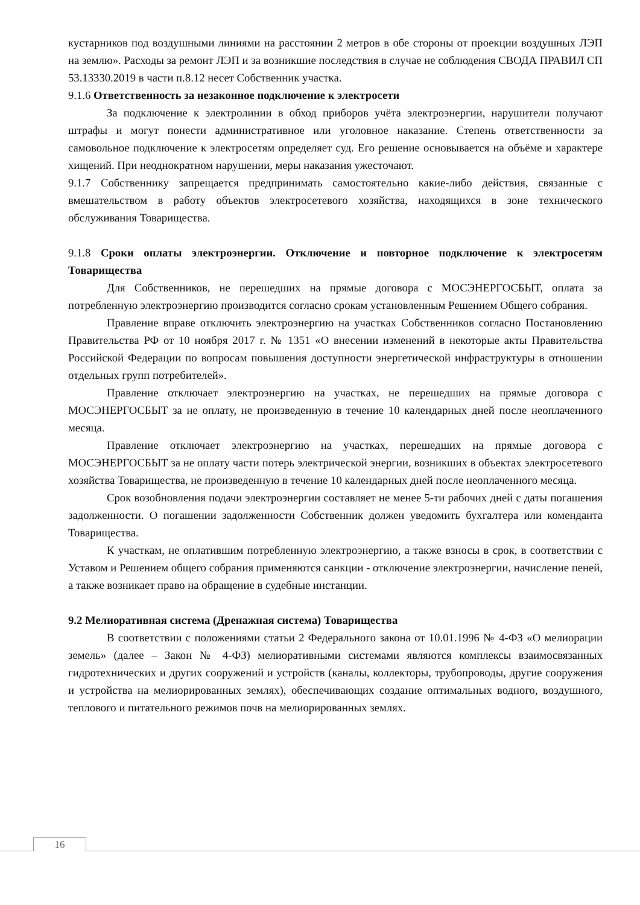кустарников под воздушными линиями на расстоянии 2 метров в обе стороны от проекции воздушных ЛЭП на землю». Расходы за ремонт ЛЭП и за возникшие последствия в случае не соблюдения СВОДА ПРАВИЛ СП 53.13330.2019 в части п.8.12 несет Собственник участка.
9.1.6 Ответственность за незаконное подключение к электросети
За подключение к электролинии в обход приборов учёта электроэнергии, нарушители получают штрафы и могут понести административное или уголовное наказание. Степень ответственности за самовольное подключение к электросетям определяет суд. Его решение основывается на объёме и характере хищений. При неоднократном нарушении, меры наказания ужесточают.
9.1.7 Собственнику запрещается предпринимать самостоятельно какие-либо действия, связанные с вмешательством в работу объектов электросетевого хозяйства, находящихся в зоне технического обслуживания Товарищества.
9.1.8 Сроки оплаты электроэнергии. Отключение и повторное подключение к электросетям Товарищества
Для Собственников, не перешедших на прямые договора с МОСЭНЕРГОСБЫТ, оплата за потребленную электроэнергию производится согласно срокам установленным Решением Общего собрания.
Правление вправе отключить электроэнергию на участках Собственников согласно Постановлению Правительства РФ от 10 ноября 2017 г. № 1351 «О внесении изменений в некоторые акты Правительства Российской Федерации по вопросам повышения доступности энергетической инфраструктуры в отношении отдельных групп потребителей».
Правление отключает электроэнергию на участках, не перешедших на прямые договора с МОСЭНЕРГОСБЫТ за не оплату, не произведенную в течение 10 календарных дней после неоплаченного месяца.
Правление отключает электроэнергию на участках, перешедших на прямые договора с МОСЭНЕРГОСБЫТ за не оплату части потерь электрической энергии, возникших в объектах электросетевого хозяйства Товарищества, не произведенную в течение 10 календарных дней после неоплаченного месяца.
Срок возобновления подачи электроэнергии составляет не менее 5-ти рабочих дней с даты погашения задолженности. О погашении задолженности Собственник должен уведомить бухгалтера или коменданта Товарищества.
К участкам, не оплатившим потребленную электроэнергию, а также взносы в срок, в соответствии с Уставом и Решением общего собрания применяются санкции - отключение электроэнергии, начисление пеней, а также возникает право на обращение в судебные инстанции.
9.2 Мелиоративная система (Дренажная система) Товарищества
В соответствии с положениями статьи 2 Федерального закона от 10.01.1996 № 4-ФЗ «О мелиорации земель» (далее – Закон № 4-ФЗ) мелиоративными системами являются комплексы взаимосвязанных гидротехнических и других сооружений и устройств (каналы, коллекторы, трубопроводы, другие сооружения и устройства на мелиорированных землях), обеспечивающих создание оптимальных водного, воздушного, теплового и питательного режимов почв на мелиорированных землях.
16